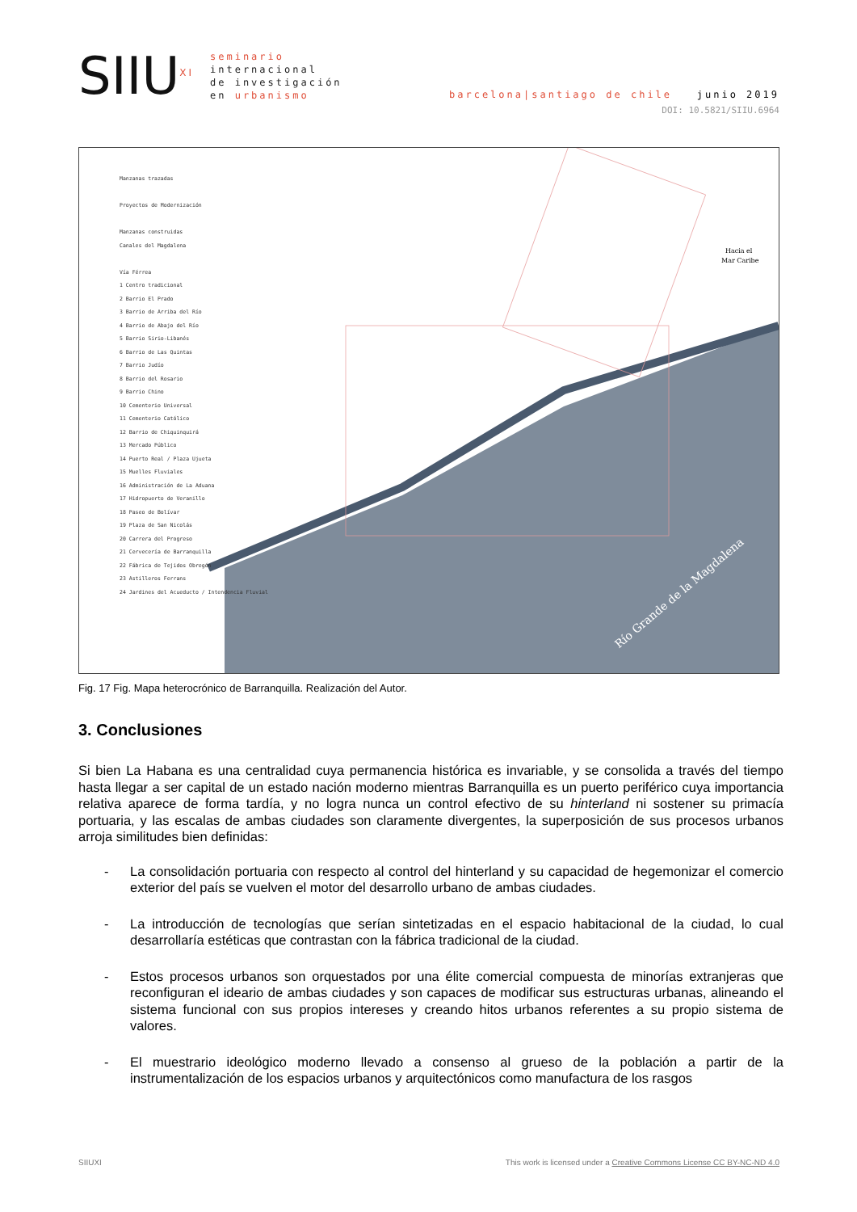SIIU<sup>XI</sup>
seminario
internacional
de investigación
en urbanismo
barcelona|santiago de chile junio 2019
DOI: 10.5821/SIIU.6964
Río Grande de la Magdalena
Hacia el
Mar Caribe
Manzanas trazadas
Proyectos de Modernización
Manzanas construidas
Canales del Magdalena
Vía Férrea
1 Centro tradicional
2 Barrio El Prado
3 Barrio de Arriba del Río
4 Barrio de Abajo del Río
5 Barrio Sirio-Libanés
6 Barrio de Las Quintas
7 Barrio Judío
8 Barrio del Rosario
9 Barrio Chino
10 Cementerio Universal
11 Cementerio Católico
12 Barrio de Chiquinquirá
13 Mercado Público
14 Puerto Real / Plaza Ujueta
15 Muelles Fluviales
16 Administración de La Aduana
17 Hidropuerto de Veranillo
18 Paseo de Bolívar
19 Plaza de San Nicolás
20 Carrera del Progreso
21 Cervecería de Barranquilla
22 Fábrica de Tejidos Obregón
23 Astilleros Ferrans
24 Jardines del Acueducto / Intendencia Fluvial
Fig. 17 Fig. Mapa heterocrónico de Barranquilla. Realización del Autor.
3. Conclusiones
Si bien La Habana es una centralidad cuya permanencia histórica es invariable, y se consolida a través del tiempo hasta llegar a ser capital de un estado nación moderno mientras Barranquilla es un puerto periférico cuya importancia relativa aparece de forma tardía, y no logra nunca un control efectivo de su hinterland ni sostener su primacía portuaria, y las escalas de ambas ciudades son claramente divergentes, la superposición de sus procesos urbanos arroja similitudes bien definidas:
- La consolidación portuaria con respecto al control del hinterland y su capacidad de hegemonizar el comercio exterior del país se vuelven el motor del desarrollo urbano de ambas ciudades.
- La introducción de tecnologías que serían sintetizadas en el espacio habitacional de la ciudad, lo cual desarrollaría estéticas que contrastan con la fábrica tradicional de la ciudad.
- Estos procesos urbanos son orquestados por una élite comercial compuesta de minorías extranjeras que reconfiguran el ideario de ambas ciudades y son capaces de modificar sus estructuras urbanas, alineando el sistema funcional con sus propios intereses y creando hitos urbanos referentes a su propio sistema de valores.
- El muestrario ideológico moderno llevado a consenso al grueso de la población a partir de la instrumentalización de los espacios urbanos y arquitectónicos como manufactura de los rasgos
SIIUXI This work is licensed under a Creative Commons License CC BY-NC-ND 4.0